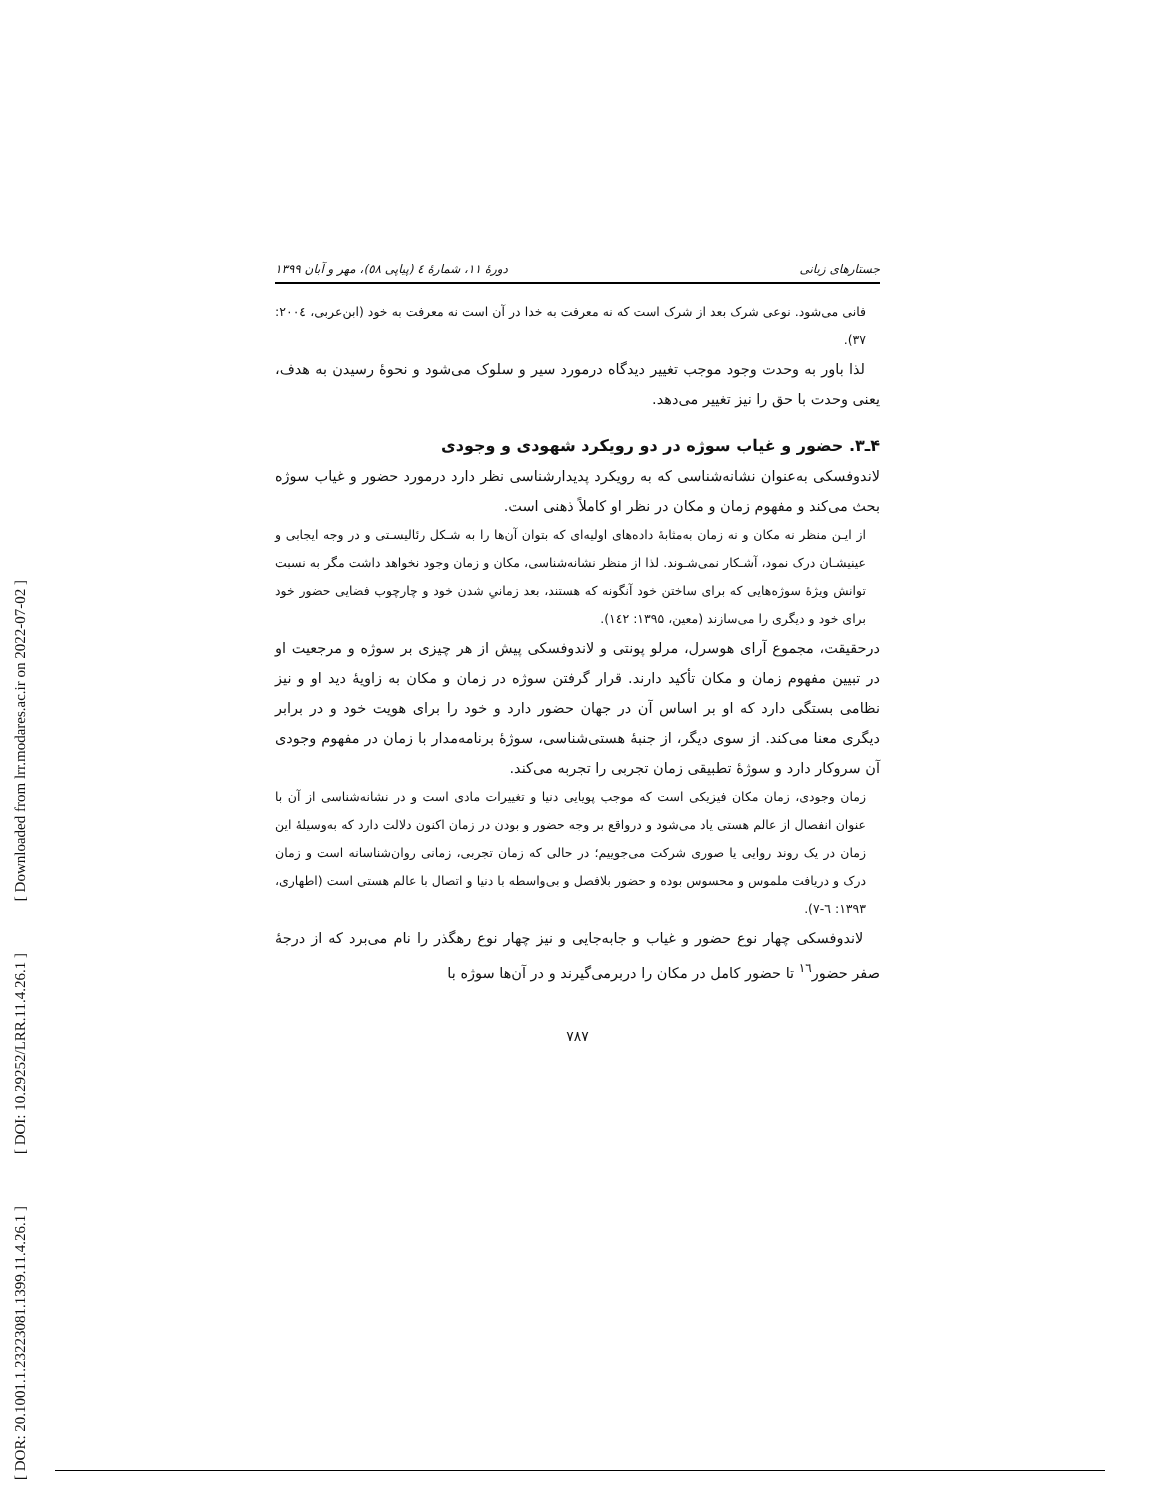[ Downloaded from lrr.modares.ac.ir on 2022-07-02 ]
[ DOI: 10.29252/LRR.11.4.26.1 ]
[ DOR: 20.1001.1.23223081.1399.11.4.26.1 ]
جستارهای زبانی دورهٔ ۱۱، شمارهٔ ٤ (پیاپی ٥٨)، مهر و آبان ۱۳۹۹
فانی می‌شود. نوعی شرک بعد از شرک است که نه معرفت به خدا در آن است نه معرفت به خود (ابن‌عربی، ۲۰۰٤: ۳۷).
لذا باور به وحدت وجود موجب تغییر دیدگاه درمورد سیر و سلوک می‌شود و نحوهٔ رسیدن به هدف، یعنی وحدت با حق را نیز تغییر می‌دهد.
۴ـ۳. حضور و غیاب سوژه در دو رویکرد شهودی و وجودی
لاندوفسکی به‌عنوان نشانه‌شناسی که به رویکرد پدیدارشناسی نظر دارد درمورد حضور و غیاب سوژه بحث می‌کند و مفهوم زمان و مکان در نظر او کاملاً ذهنی است.
از ایـن منظر نه مکان و نه زمان به‌مثابهٔ داده‌های اولیه‌ای که بتوان آن‌ها را به شـکل رئالیسـتی و در وجه ایجابی و عینیشـان درک نمود، آشـکار نمی‌شـوند. لذا از منظر نشانه‌شناسی، مکان و زمان وجود نخواهد داشت مگر به نسبت توانش ویژهٔ سوژه‌هایی که برای ساختن خود آنگونه که هستند، بعد زمانیِ شدن خود و چارچوب فضایی حضور خود برای خود و دیگری را می‌سازند (معین، ۱۳۹۵: ۱٤۲).
درحقیقت، مجموع آرای هوسرل، مرلو پونتی و لاندوفسکی پیش از هر چیزی بر سوژه و مرجعیت او در تبیین مفهوم زمان و مکان تأکید دارند. قرار گرفتن سوژه در زمان و مکان به زاویهٔ دید او و نیز نظامی بستگی دارد که او بر اساس آن در جهان حضور دارد و خود را برای هویت خود و در برابر دیگری معنا می‌کند. از سوی دیگر، از جنبهٔ هستی‌شناسی، سوژهٔ برنامه‌مدار با زمان در مفهوم وجودی آن سروکار دارد و سوژهٔ تطبیقی زمان تجربی را تجربه می‌کند.
زمان وجودی، زمان مکان فیزیکی است که موجب پویایی دنیا و تغییرات مادی است و در نشانه‌شناسی از آن با عنوان انفصال از عالم هستی یاد می‌شود و درواقع بر وجه حضور و بودن در زمان اکنون دلالت دارد که به‌وسیلهٔ این زمان در یک روند روایی یا صوری شرکت می‌جوییم؛ در حالی که زمان تجربی، زمانی روان‌شناسانه است و زمان درک و دریافت ملموس و محسوس بوده و حضور بلافصل و بی‌واسطه با دنیا و اتصال با عالم هستی است (اطهاری، ۱۳۹۳: ٦-۷).
لاندوفسکی چهار نوع حضور و غیاب و جابه‌جایی و نیز چهار نوع رهگذر را نام می‌برد که از درجهٔ صفر حضور<sup>۱٦</sup> تا حضور کامل در مکان را دربرمی‌گیرند و در آن‌ها سوژه با
۷۸۷